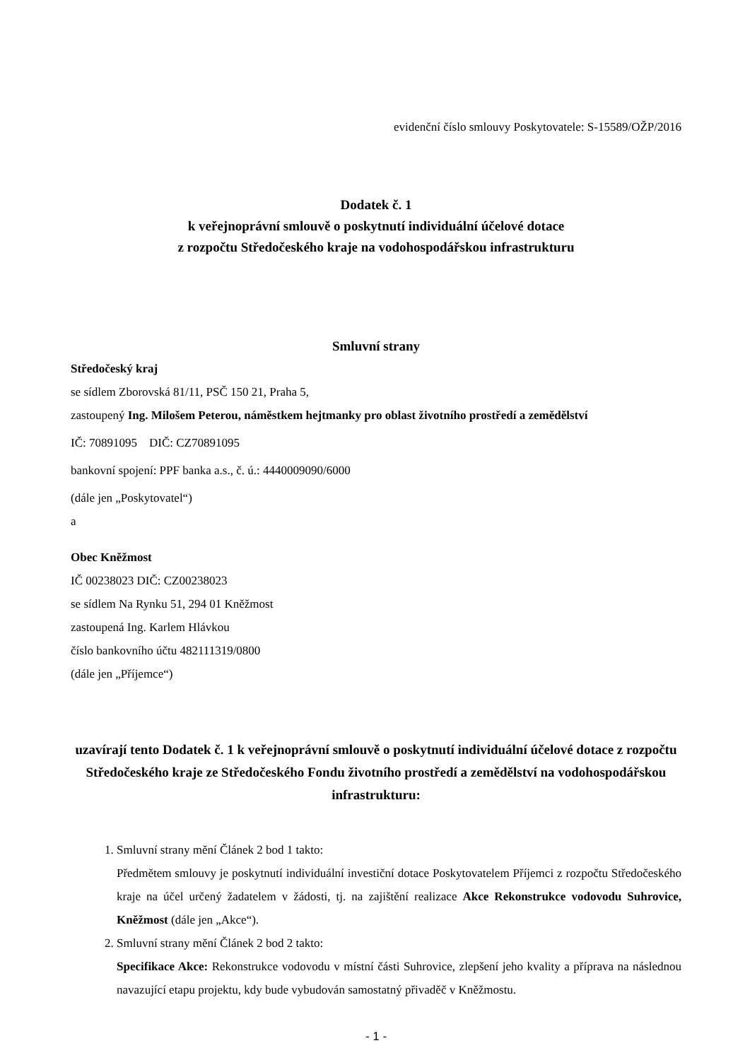evidenční číslo smlouvy Poskytovatele: S-15589/OŽP/2016
Dodatek č. 1
k veřejnoprávní smlouvě o poskytnutí individuální účelové dotace
z rozpočtu Středočeského kraje na vodohospodářskou infrastrukturu
Smluvní strany
Středočeský kraj
se sídlem Zborovská 81/11, PSČ 150 21, Praha 5,
zastoupený Ing. Milošem Peterou, náměstkem hejtmanky pro oblast životního prostředí a zemědělství
IČ: 70891095 DIČ: CZ70891095
bankovní spojení: PPF banka a.s., č. ú.: 4440009090/6000
(dále jen „Poskytovatel“)
a
Obec Kněžmost
IČ 00238023 DIČ: CZ00238023
se sídlem Na Rynku 51, 294 01 Kněžmost
zastoupená Ing. Karlem Hlávkou
číslo bankovního účtu 482111319/0800
(dále jen „Příjemce“)
uzavírají tento Dodatek č. 1 k veřejnoprávní smlouvě o poskytnutí individuální účelové dotace z rozpočtu Středočeského kraje ze Středočeského Fondu životního prostředí a zemědělství na vodohospodářskou infrastrukturu:
1. Smluvní strany mění Článek 2 bod 1 takto:
Předmětem smlouvy je poskytnutí individuální investiční dotace Poskytovatelem Příjemci z rozpočtu Středočeského kraje na účel určený žadatelem v žádosti, tj. na zajištění realizace Akce Rekonstrukce vodovodu Suhrovice, Kněžmost (dále jen „Akce“).
2. Smluvní strany mění Článek 2 bod 2 takto:
Specifikace Akce: Rekonstrukce vodovodu v místní části Suhrovice, zlepšení jeho kvality a příprava na následnou navazující etapu projektu, kdy bude vybudován samostatný přivaděč v Kněžmostu.
- 1 -